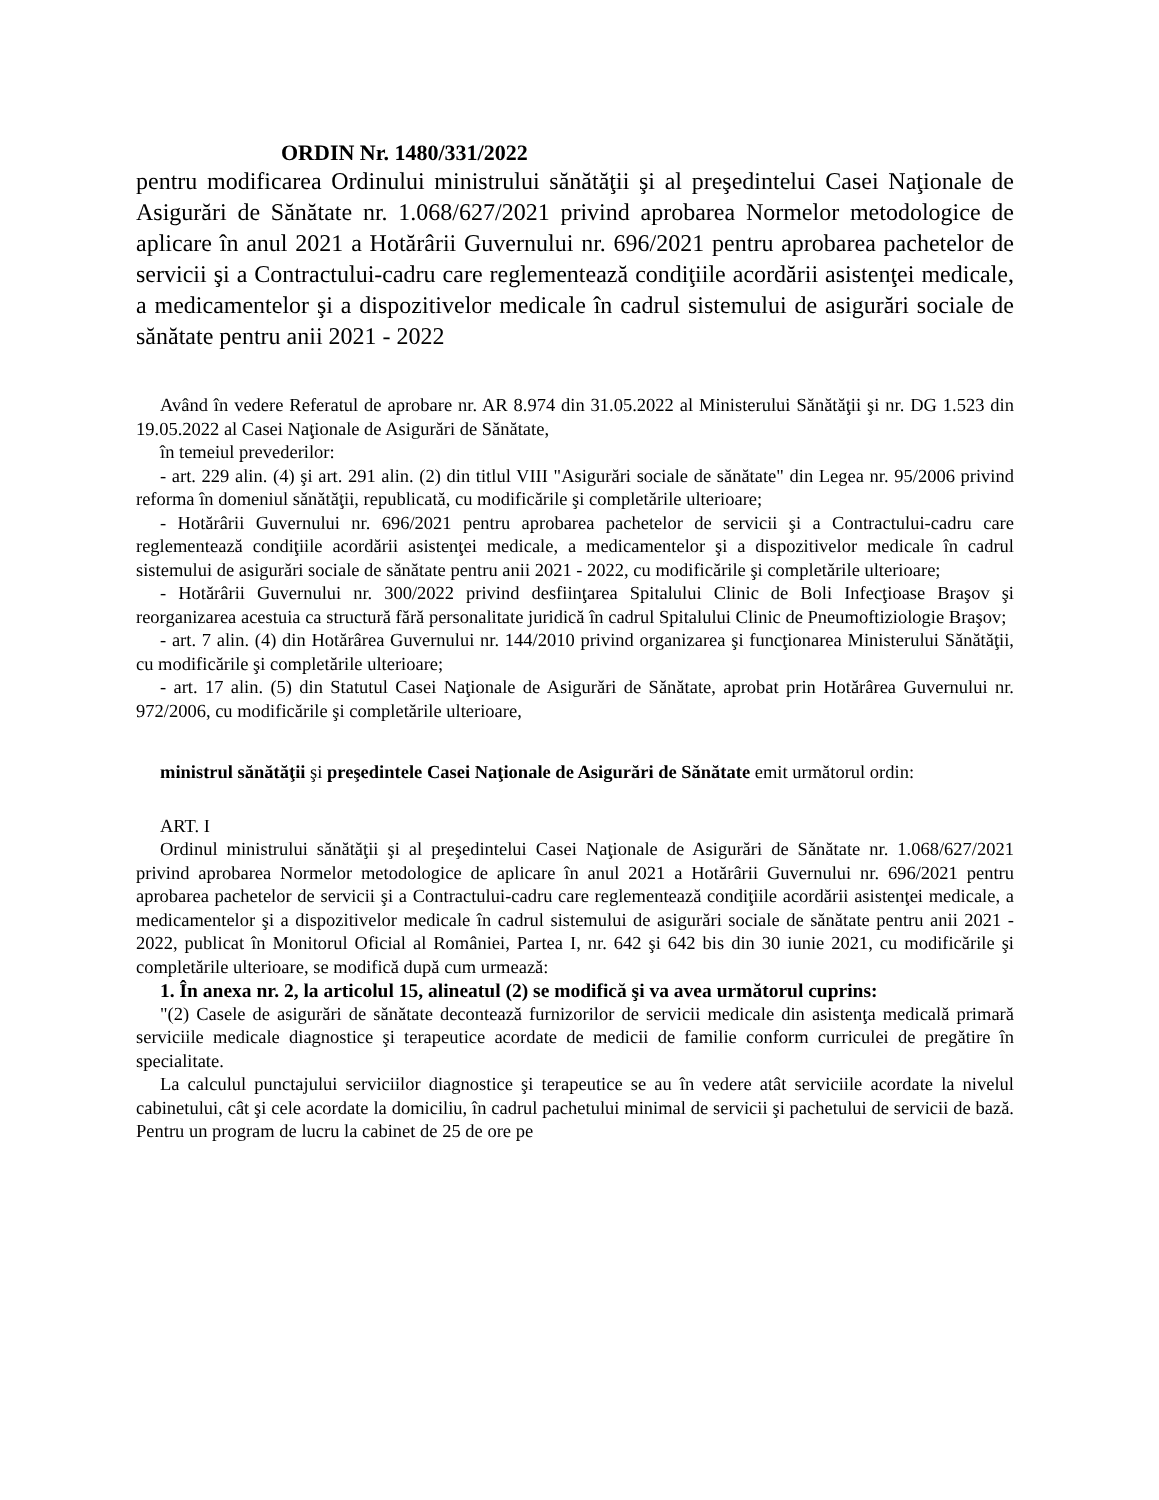ORDIN Nr. 1480/331/2022
pentru modificarea Ordinului ministrului sănătăţii şi al preşedintelui Casei Naţionale de Asigurări de Sănătate nr. 1.068/627/2021 privind aprobarea Normelor metodologice de aplicare în anul 2021 a Hotărârii Guvernului nr. 696/2021 pentru aprobarea pachetelor de servicii şi a Contractului-cadru care reglementează condiţiile acordării asistenţei medicale, a medicamentelor şi a dispozitivelor medicale în cadrul sistemului de asigurări sociale de sănătate pentru anii 2021 - 2022
Având în vedere Referatul de aprobare nr. AR 8.974 din 31.05.2022 al Ministerului Sănătăţii şi nr. DG 1.523 din 19.05.2022 al Casei Naţionale de Asigurări de Sănătate,
în temeiul prevederilor:
- art. 229 alin. (4) şi art. 291 alin. (2) din titlul VIII "Asigurări sociale de sănătate" din Legea nr. 95/2006 privind reforma în domeniul sănătăţii, republicată, cu modificările şi completările ulterioare;
- Hotărârii Guvernului nr. 696/2021 pentru aprobarea pachetelor de servicii şi a Contractului-cadru care reglementează condiţiile acordării asistenţei medicale, a medicamentelor şi a dispozitivelor medicale în cadrul sistemului de asigurări sociale de sănătate pentru anii 2021 - 2022, cu modificările şi completările ulterioare;
- Hotărârii Guvernului nr. 300/2022 privind desfiinţarea Spitalului Clinic de Boli Infecţioase Braşov şi reorganizarea acestuia ca structură fără personalitate juridică în cadrul Spitalului Clinic de Pneumoftiziologie Braşov;
- art. 7 alin. (4) din Hotărârea Guvernului nr. 144/2010 privind organizarea şi funcţionarea Ministerului Sănătăţii, cu modificările şi completările ulterioare;
- art. 17 alin. (5) din Statutul Casei Naţionale de Asigurări de Sănătate, aprobat prin Hotărârea Guvernului nr. 972/2006, cu modificările şi completările ulterioare,
ministrul sănătăţii şi preşedintele Casei Naţionale de Asigurări de Sănătate emit următorul ordin:
ART. I
Ordinul ministrului sănătăţii şi al preşedintelui Casei Naţionale de Asigurări de Sănătate nr. 1.068/627/2021 privind aprobarea Normelor metodologice de aplicare în anul 2021 a Hotărârii Guvernului nr. 696/2021 pentru aprobarea pachetelor de servicii şi a Contractului-cadru care reglementează condiţiile acordării asistenţei medicale, a medicamentelor şi a dispozitivelor medicale în cadrul sistemului de asigurări sociale de sănătate pentru anii 2021 - 2022, publicat în Monitorul Oficial al României, Partea I, nr. 642 şi 642 bis din 30 iunie 2021, cu modificările şi completările ulterioare, se modifică după cum urmează:
1. În anexa nr. 2, la articolul 15, alineatul (2) se modifică şi va avea următorul cuprins:
"(2) Casele de asigurări de sănătate decontează furnizorilor de servicii medicale din asistenţa medicală primară serviciile medicale diagnostice şi terapeutice acordate de medicii de familie conform curriculei de pregătire în specialitate.
La calculul punctajului serviciilor diagnostice şi terapeutice se au în vedere atât serviciile acordate la nivelul cabinetului, cât şi cele acordate la domiciliu, în cadrul pachetului minimal de servicii şi pachetului de servicii de bază. Pentru un program de lucru la cabinet de 25 de ore pe